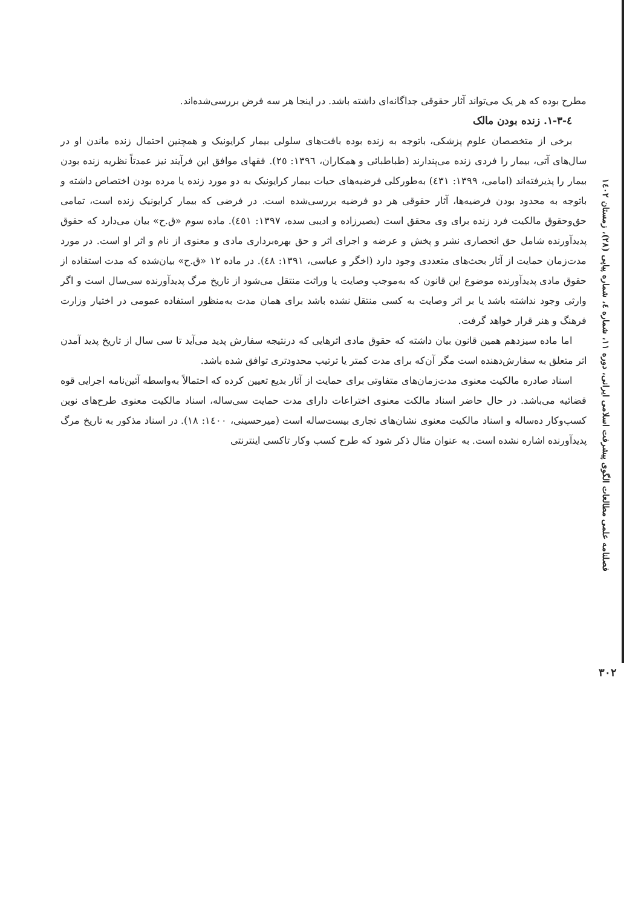مطرح بوده که هر یک می‌تواند آثار حقوقی جداگانه‌ای داشته باشد. در اینجا هر سه فرض بررسی‌شده‌اند.
٤-٣-١. زنده بودن مالک
برخی از متخصصان علوم پزشکی، باتوجه به زنده بوده بافت‌های سلولی بیمار کرایونیک و همچنین احتمال زنده ماندن او در سال‌های آتی، بیمار را فردی زنده می‌پندارند (طباطبائی و همکاران، ١٣٩٦: ٢٥). فقهای موافق این فرآیند نیز عمدتاً نظریه زنده بودن بیمار را پذیرفته‌اند (امامی، ١٣٩٩: ٤٣١) به‌طورکلی فرضیه‌های حیات بیمار کرایونیک به دو مورد زنده یا مرده بودن اختصاص داشته و باتوجه به محدود بودن فرضیه‌ها، آثار حقوقی هر دو فرضیه بررسی‌شده است. در فرضی که بیمار کرایونیک زنده است، تمامی حق‌وحقوق مالکیت فرد زنده برای وی محقق است (بصیرزاده و ادیبی سده، ١٣٩٧: ٤٥١). ماده سوم «ق.ح» بیان می‌دارد که حقوق پدیدآورنده شامل حق انحصاری نشر و پخش و عرضه و اجرای اثر و حق بهره‌برداری مادی و معنوی از نام و اثر او است. در مورد مدت‌زمان حمایت از آثار بحث‌های متعددی وجود دارد (اخگر و عباسی، ١٣٩١: ٤٨). در ماده ١٢ «ق.ح» بیان‌شده که مدت استفاده از حقوق مادی پدیدآورنده موضوع این قانون که به‌موجب وصایت یا وراثت منتقل می‌شود از تاریخ مرگ پدیدآورنده سی‌سال است و اگر وارثی وجود نداشته باشد یا بر اثر وصایت به کسی منتقل نشده باشد برای همان مدت به‌منظور استفاده عمومی در اختیار وزارت فرهنگ و هنر قرار خواهد گرفت.
اما ماده سیزدهم همین قانون بیان داشته که حقوق مادی اثرهایی که درنتیجه سفارش پدید می‌آید تا سی سال از تاریخ پدید آمدن اثر متعلق به سفارش‌دهنده است مگر آن‌که برای مدت کمتر یا ترتیب محدودتری توافق شده باشد.
اسناد صادره مالکیت معنوی مدت‌زمان‌های متفاوتی برای حمایت از آثار بدیع تعیین کرده که احتمالاً به‌واسطه آئین‌نامه اجرایی قوه قضائیه می‌باشد. در حال حاضر اسناد مالکت معنوی اختراعات دارای مدت حمایت سی‌ساله، اسناد مالکیت معنوی طرح‌های نوین کسب‌وکار ده‌ساله و اسناد مالکیت معنوی نشان‌های تجاری بیست‌ساله است (میرحسینی، ١٤٠٠: ١٨). در اسناد مذکور به تاریخ مرگ پدیدآورنده اشاره نشده است. به عنوان مثال ذکر شود که طرح کسب وکار تاکسی اینترنتی
فصلنامه علمی مطالعات الگوی پیشرفت اسلامی ایرانی، دوره ۱۱، شماره ٤، شماره پیاپی (۲۸)، زمستان ۱٤۰۲
۳۰۲